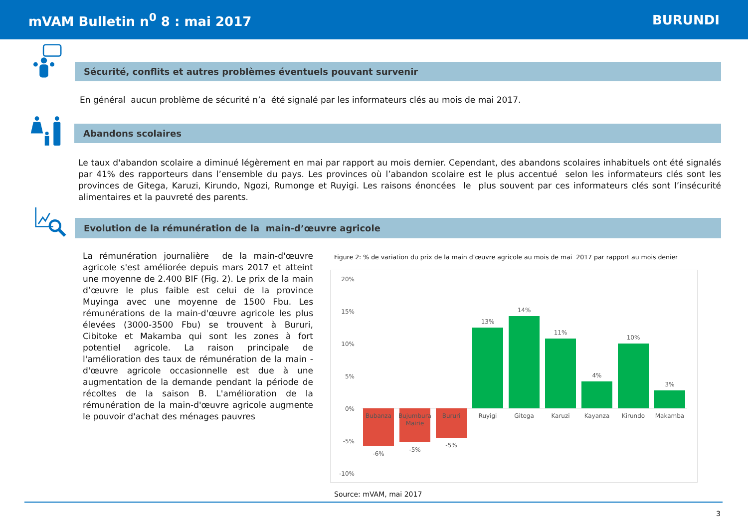mVAM Bulletin n<sup>0</sup> 8 : mai 2017 BURUNDI
Sécurité, conflits et autres problèmes éventuels pouvant survenir
En général aucun problème de sécurité n’a été signalé par les informateurs clés au mois de mai 2017.
Abandons scolaires
Le taux d'abandon scolaire a diminué légèrement en mai par rapport au mois dernier. Cependant, des abandons scolaires inhabituels ont été signalés par 41% des rapporteurs dans l’ensemble du pays. Les provinces où l’abandon scolaire est le plus accentué selon les informateurs clés sont les provinces de Gitega, Karuzi, Kirundo, Ngozi, Rumonge et Ruyigi. Les raisons énoncées le plus souvent par ces informateurs clés sont l’insécurité alimentaires et la pauvreté des parents.
Evolution de la rémunération de la main-d’œuvre agricole
La rémunération journalière de la main-d'œuvre agricole s'est améliorée depuis mars 2017 et atteint une moyenne de 2.400 BIF (Fig. 2). Le prix de la main d’œuvre le plus faible est celui de la province Muyinga avec une moyenne de 1500 Fbu. Les rémunérations de la main-d'œuvre agricole les plus élevées (3000-3500 Fbu) se trouvent à Bururi, Cibitoke et Makamba qui sont les zones à fort potentiel agricole. La raison principale de l'amélioration des taux de rémunération de la main -d'œuvre agricole occasionnelle est due à une augmentation de la demande pendant la période de récoltes de la saison B. L'amélioration de la rémunération de la main-d'œuvre agricole augmente le pouvoir d'achat des ménages pauvres
Figure 2: % de variation du prix de la main d’œuvre agricole au mois de mai 2017 par rapport au mois denier
20%
15%
10%
5%
0%
-5%
-10%
Bubanza
Bujumbura
Mairie
Bururi
Ruyigi
Gitega
Karuzi
Kayanza
Kirundo
Makamba
-6%
-5%
-5%
13%
14%
11%
4%
10%
3%
Source: mVAM, mai 2017
3